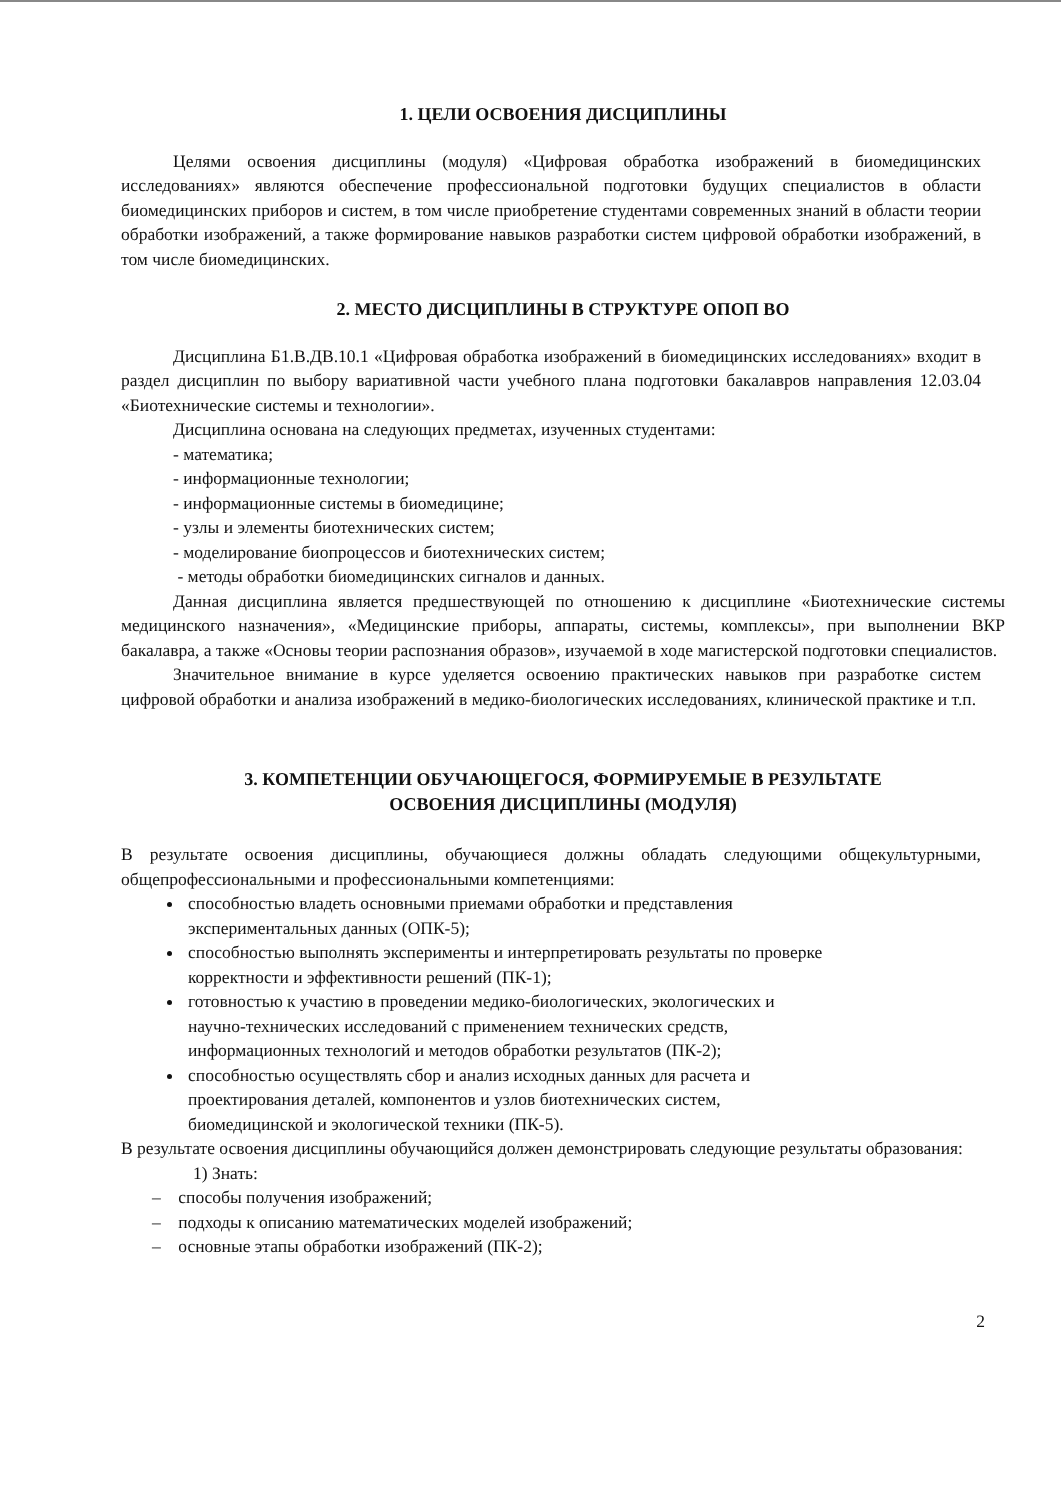1. ЦЕЛИ ОСВОЕНИЯ ДИСЦИПЛИНЫ
Целями освоения дисциплины (модуля) «Цифровая обработка изображений в биомедицинских исследованиях» являются обеспечение профессиональной подготовки будущих специалистов в области биомедицинских приборов и систем, в том числе приобретение студентами современных знаний в области теории обработки изображений, а также формирование навыков разработки систем цифровой обработки изображений, в том числе биомедицинских.
2. МЕСТО ДИСЦИПЛИНЫ В СТРУКТУРЕ ОПОП ВО
Дисциплина Б1.В.ДВ.10.1 «Цифровая обработка изображений в биомедицинских исследованиях» входит в раздел дисциплин по выбору вариативной части учебного плана подготовки бакалавров направления 12.03.04 «Биотехнические системы и технологии».
Дисциплина основана на следующих предметах, изученных студентами:
- математика;
- информационные технологии;
- информационные системы в биомедицине;
- узлы и элементы биотехнических систем;
- моделирование биопроцессов и биотехнических систем;
- методы обработки биомедицинских сигналов и данных.
Данная дисциплина является предшествующей по отношению к дисциплине «Биотехнические системы медицинского назначения», «Медицинские приборы, аппараты, системы, комплексы», при выполнении ВКР бакалавра, а также «Основы теории распознания образов», изучаемой в ходе магистерской подготовки специалистов.
Значительное внимание в курсе уделяется освоению практических навыков при разработке систем цифровой обработки и анализа изображений в медико-биологических исследованиях, клинической практике и т.п.
3. КОМПЕТЕНЦИИ ОБУЧАЮЩЕГОСЯ, ФОРМИРУЕМЫЕ В РЕЗУЛЬТАТЕ
ОСВОЕНИЯ ДИСЦИПЛИНЫ (МОДУЛЯ)
В результате освоения дисциплины, обучающиеся должны обладать следующими общекультурными, общепрофессиональными и профессиональными компетенциями:
способностью владеть основными приемами обработки и представления
экспериментальных данных (ОПК-5);
способностью выполнять эксперименты и интерпретировать результаты по проверке
корректности и эффективности решений (ПК-1);
готовностью к участию в проведении медико-биологических, экологических и
научно-технических исследований с применением технических средств,
информационных технологий и методов обработки результатов (ПК-2);
способностью осуществлять сбор и анализ исходных данных для расчета и
проектирования деталей, компонентов и узлов биотехнических систем,
биомедицинской и экологической техники (ПК-5).
В результате освоения дисциплины обучающийся должен демонстрировать следующие результаты образования:
1) Знать:
– способы получения изображений;
– подходы к описанию математических моделей изображений;
– основные этапы обработки изображений (ПК-2);
2